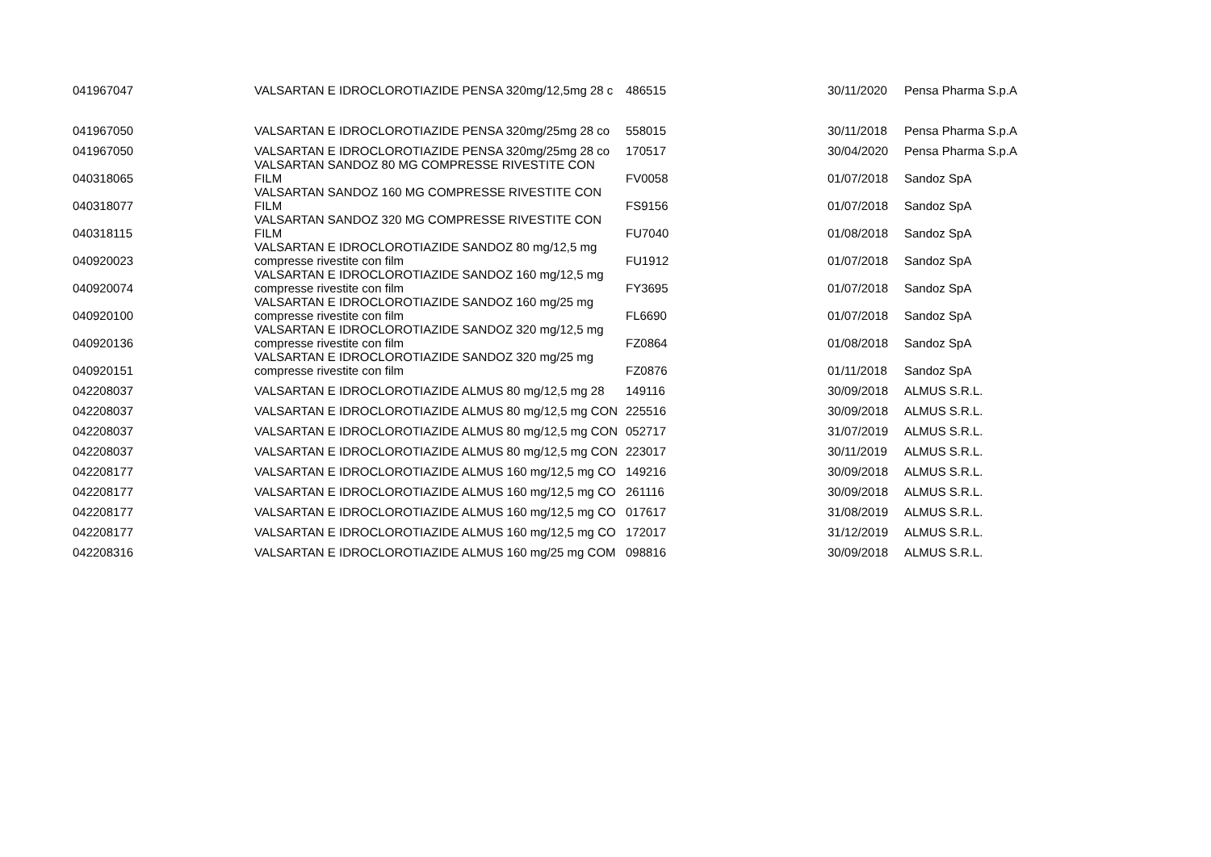| 041967047 | VALSARTAN E IDROCLOROTIAZIDE PENSA 320mg/12,5mg 28 c | 486515 | 30/11/2020 | Pensa Pharma S.p.A |
| 041967050 | VALSARTAN E IDROCLOROTIAZIDE PENSA 320mg/25mg 28 co | 558015 | 30/11/2018 | Pensa Pharma S.p.A |
| 041967050 | VALSARTAN E IDROCLOROTIAZIDE PENSA 320mg/25mg 28 co | 170517 | 30/04/2020 | Pensa Pharma S.p.A |
| 040318065 | VALSARTAN SANDOZ 80 MG COMPRESSE RIVESTITE CON FILM | FV0058 | 01/07/2018 | Sandoz SpA |
| 040318077 | VALSARTAN SANDOZ 160 MG COMPRESSE RIVESTITE CON FILM | FS9156 | 01/07/2018 | Sandoz SpA |
| 040318115 | VALSARTAN SANDOZ 320 MG COMPRESSE RIVESTITE CON FILM | FU7040 | 01/08/2018 | Sandoz SpA |
| 040920023 | VALSARTAN E IDROCLOROTIAZIDE SANDOZ 80 mg/12,5 mg compresse rivestite con film | FU1912 | 01/07/2018 | Sandoz SpA |
| 040920074 | VALSARTAN E IDROCLOROTIAZIDE SANDOZ 160 mg/12,5 mg compresse rivestite con film | FY3695 | 01/07/2018 | Sandoz SpA |
| 040920100 | VALSARTAN E IDROCLOROTIAZIDE SANDOZ 160 mg/25 mg compresse rivestite con film | FL6690 | 01/07/2018 | Sandoz SpA |
| 040920136 | VALSARTAN E IDROCLOROTIAZIDE SANDOZ 320 mg/12,5 mg compresse rivestite con film | FZ0864 | 01/08/2018 | Sandoz SpA |
| 040920151 | VALSARTAN E IDROCLOROTIAZIDE SANDOZ 320 mg/25 mg compresse rivestite con film | FZ0876 | 01/11/2018 | Sandoz SpA |
| 042208037 | VALSARTAN E IDROCLOROTIAZIDE ALMUS 80 mg/12,5 mg 28 | 149116 | 30/09/2018 | ALMUS S.R.L. |
| 042208037 | VALSARTAN E IDROCLOROTIAZIDE ALMUS 80 mg/12,5 mg CON | 225516 | 30/09/2018 | ALMUS S.R.L. |
| 042208037 | VALSARTAN E IDROCLOROTIAZIDE ALMUS 80 mg/12,5 mg CON | 052717 | 31/07/2019 | ALMUS S.R.L. |
| 042208037 | VALSARTAN E IDROCLOROTIAZIDE ALMUS 80 mg/12,5 mg CON | 223017 | 30/11/2019 | ALMUS S.R.L. |
| 042208177 | VALSARTAN E IDROCLOROTIAZIDE ALMUS 160 mg/12,5 mg CO | 149216 | 30/09/2018 | ALMUS S.R.L. |
| 042208177 | VALSARTAN E IDROCLOROTIAZIDE ALMUS 160 mg/12,5 mg CO | 261116 | 30/09/2018 | ALMUS S.R.L. |
| 042208177 | VALSARTAN E IDROCLOROTIAZIDE ALMUS 160 mg/12,5 mg CO | 017617 | 31/08/2019 | ALMUS S.R.L. |
| 042208177 | VALSARTAN E IDROCLOROTIAZIDE ALMUS 160 mg/12,5 mg CO | 172017 | 31/12/2019 | ALMUS S.R.L. |
| 042208316 | VALSARTAN E IDROCLOROTIAZIDE ALMUS 160 mg/25 mg COM | 098816 | 30/09/2018 | ALMUS S.R.L. |